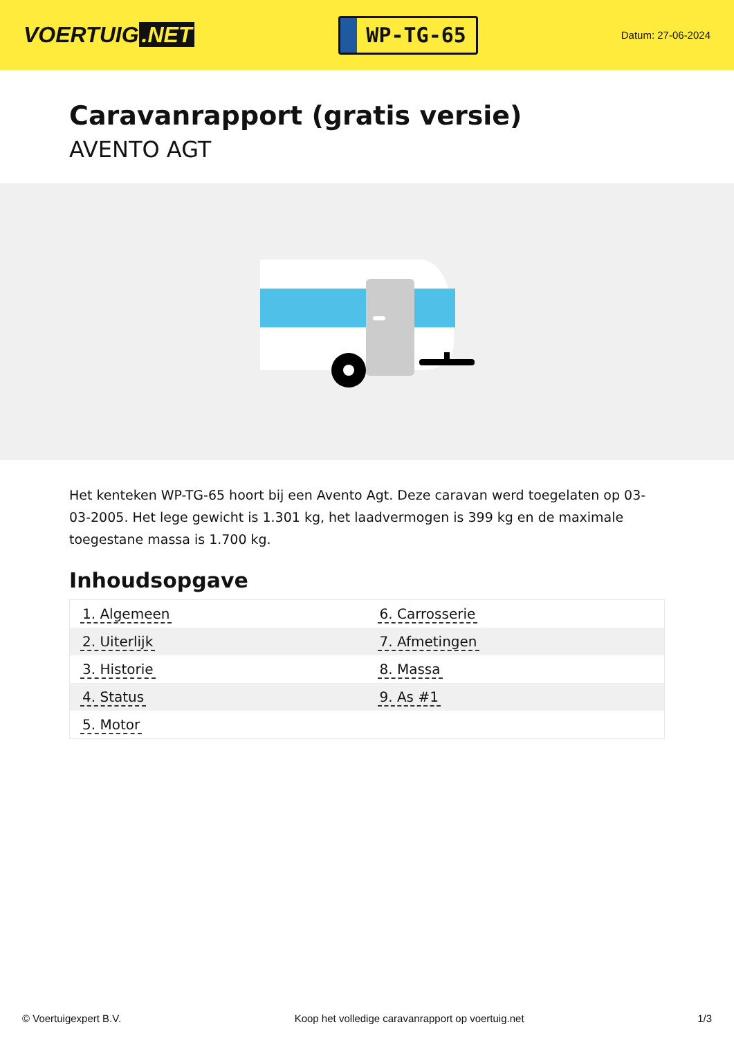VOERTUIG.NET
WP-TG-65
Datum: 27-06-2024
Caravanrapport (gratis versie)
AVENTO AGT
Het kenteken WP-TG-65 hoort bij een Avento Agt. Deze caravan werd toegelaten op 03-03-2005. Het lege gewicht is 1.301 kg, het laadvermogen is 399 kg en de maximale toegestane massa is 1.700 kg.
Inhoudsopgave
| 1. Algemeen | 6. Carrosserie |
| 2. Uiterlijk | 7. Afmetingen |
| 3. Historie | 8. Massa |
| 4. Status | 9. As #1 |
| 5. Motor | |
© Voertuigexpert B.V. Koop het volledige caravanrapport op voertuig.net
1/3